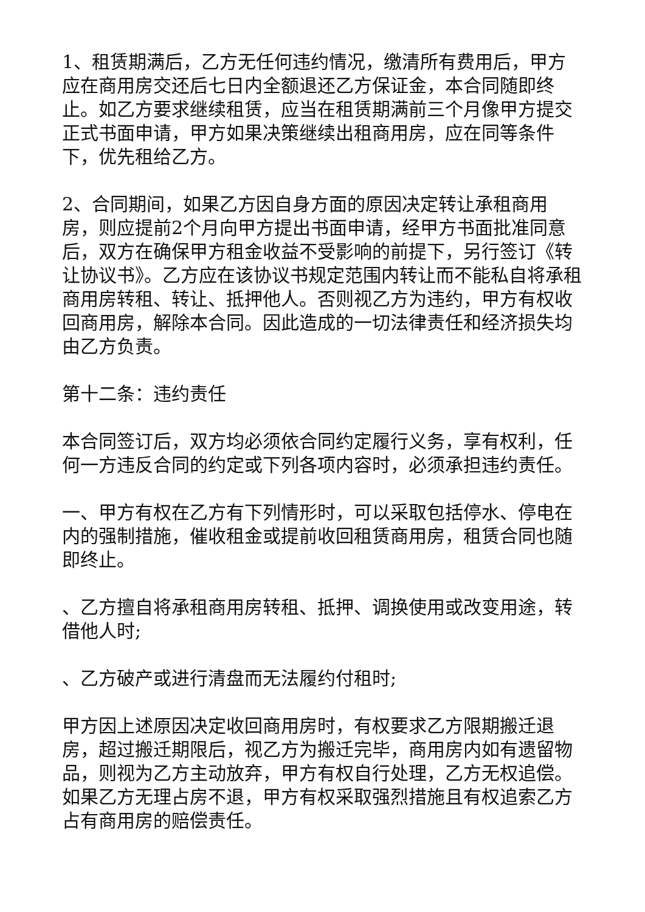1、租赁期满后，乙方无任何违约情况，缴清所有费用后，甲方应在商用房交还后七日内全额退还乙方保证金，本合同随即终止。如乙方要求继续租赁，应当在租赁期满前三个月像甲方提交正式书面申请，甲方如果决策继续出租商用房，应在同等条件下，优先租给乙方。
2、合同期间，如果乙方因自身方面的原因决定转让承租商用房，则应提前2个月向甲方提出书面申请，经甲方书面批准同意后，双方在确保甲方租金收益不受影响的前提下，另行签订《转让协议书》。乙方应在该协议书规定范围内转让而不能私自将承租商用房转租、转让、抵押他人。否则视乙方为违约，甲方有权收回商用房，解除本合同。因此造成的一切法律责任和经济损失均由乙方负责。
第十二条：违约责任
本合同签订后，双方均必须依合同约定履行义务，享有权利，任何一方违反合同的约定或下列各项内容时，必须承担违约责任。
一、甲方有权在乙方有下列情形时，可以采取包括停水、停电在内的强制措施，催收租金或提前收回租赁商用房，租赁合同也随即终止。
、乙方擅自将承租商用房转租、抵押、调换使用或改变用途，转借他人时;
、乙方破产或进行清盘而无法履约付租时;
甲方因上述原因决定收回商用房时，有权要求乙方限期搬迁退房，超过搬迁期限后，视乙方为搬迁完毕，商用房内如有遗留物品，则视为乙方主动放弃，甲方有权自行处理，乙方无权追偿。如果乙方无理占房不退，甲方有权采取强烈措施且有权追索乙方占有商用房的赔偿责任。